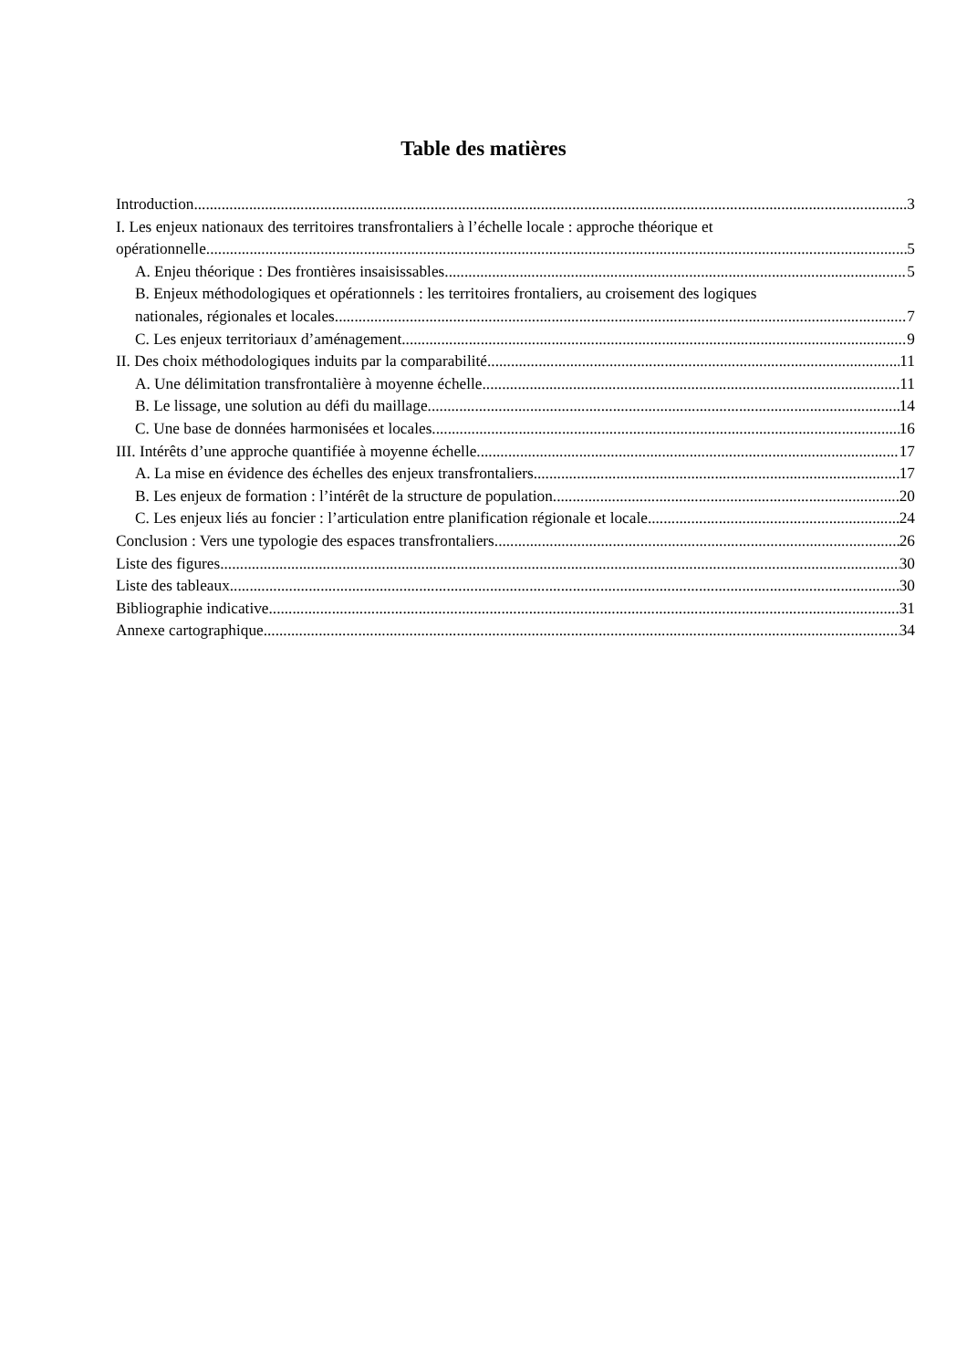Table des matières
Introduction 3
I. Les enjeux nationaux des territoires transfrontaliers à l’échelle locale : approche théorique et
opérationnelle 5
A. Enjeu théorique : Des frontières insaisissables 5
B. Enjeux méthodologiques et opérationnels : les territoires frontaliers, au croisement des logiques
nationales, régionales et locales 7
C. Les enjeux territoriaux d’aménagement 9
II. Des choix méthodologiques induits par la comparabilité 11
A. Une délimitation transfrontalière à moyenne échelle 11
B. Le lissage, une solution au défi du maillage 14
C. Une base de données harmonisées et locales 16
III. Intérêts d’une approche quantifiée à moyenne échelle 17
A. La mise en évidence des échelles des enjeux transfrontaliers 17
B. Les enjeux de formation : l’intérêt de la structure de population 20
C. Les enjeux liés au foncier : l’articulation entre planification régionale et locale 24
Conclusion : Vers une typologie des espaces transfrontaliers 26
Liste des figures 30
Liste des tableaux 30
Bibliographie indicative 31
Annexe cartographique 34